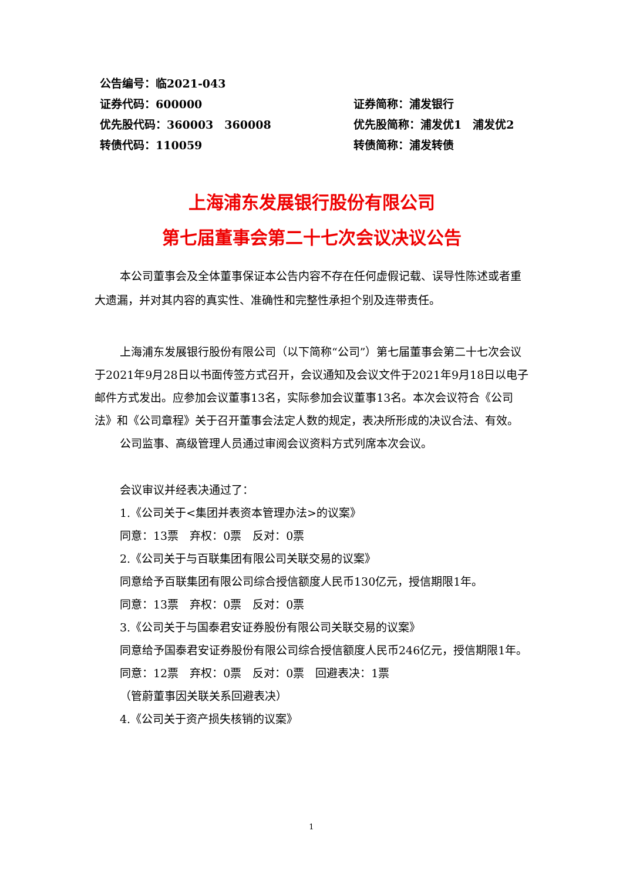公告编号：临2021-043
证券代码：600000 证券简称：浦发银行
优先股代码：360003　360008 优先股简称：浦发优1　浦发优2
转债代码：110059 转债简称：浦发转债
上海浦东发展银行股份有限公司
第七届董事会第二十七次会议决议公告
本公司董事会及全体董事保证本公告内容不存在任何虚假记载、误导性陈述或者重大遗漏，并对其内容的真实性、准确性和完整性承担个别及连带责任。
上海浦东发展银行股份有限公司（以下简称“公司”）第七届董事会第二十七次会议于2021年9月28日以书面传签方式召开，会议通知及会议文件于2021年9月18日以电子邮件方式发出。应参加会议董事13名，实际参加会议董事13名。本次会议符合《公司法》和《公司章程》关于召开董事会法定人数的规定，表决所形成的决议合法、有效。
公司监事、高级管理人员通过审阅会议资料方式列席本次会议。
会议审议并经表决通过了：
1.《公司关于<集团并表资本管理办法>的议案》
同意：13票　弃权：0票　反对：0票
2.《公司关于与百联集团有限公司关联交易的议案》
同意给予百联集团有限公司综合授信额度人民币130亿元，授信期限1年。
同意：13票　弃权：0票　反对：0票
3.《公司关于与国泰君安证券股份有限公司关联交易的议案》
同意给予国泰君安证券股份有限公司综合授信额度人民币246亿元，授信期限1年。
同意：12票　弃权：0票　反对：0票　回避表决：1票
（管蔚董事因关联关系回避表决）
4.《公司关于资产损失核销的议案》
1